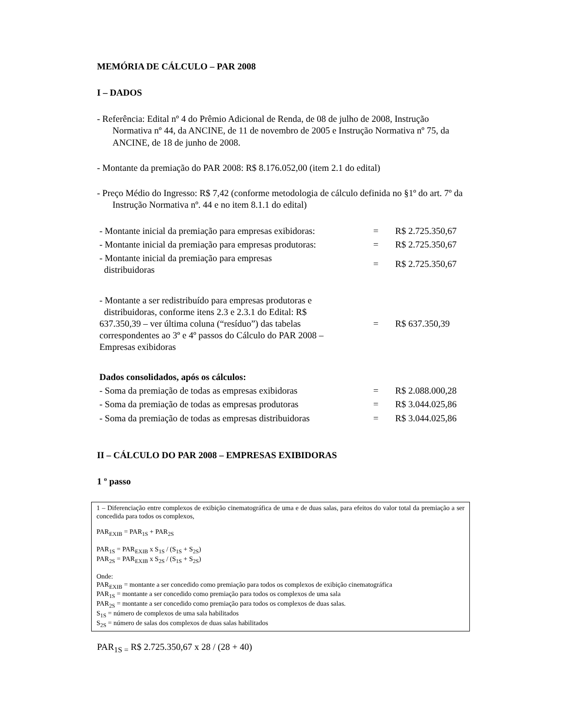MEMÓRIA DE CÁLCULO – PAR 2008
I – DADOS
- Referência: Edital nº 4 do Prêmio Adicional de Renda, de 08 de julho de 2008, Instrução Normativa nº 44, da ANCINE, de 11 de novembro de 2005 e Instrução Normativa nº 75, da ANCINE, de 18 de junho de 2008.
- Montante da premiação do PAR 2008: R$ 8.176.052,00 (item 2.1 do edital)
- Preço Médio do Ingresso: R$ 7,42 (conforme metodologia de cálculo definida no §1º do art. 7º da Instrução Normativa nº. 44 e no item 8.1.1 do edital)
| - Montante inicial da premiação para empresas exibidoras: | = | R$ 2.725.350,67 |
| - Montante inicial da premiação para empresas produtoras: | = | R$ 2.725.350,67 |
| - Montante inicial da premiação para empresas distribuidoras | = | R$ 2.725.350,67 |
| - Montante a ser redistribuído para empresas produtoras e distribuidoras, conforme itens 2.3 e 2.3.1 do Edital: R$ 637.350,39 – ver última coluna (“resíduo”) das tabelas correspondentes ao 3º e 4º passos do Cálculo do PAR 2008 – Empresas exibidoras | = | R$ 637.350,39 |
| Dados consolidados, após os cálculos: | | |
| - Soma da premiação de todas as empresas exibidoras | = | R$ 2.088.000,28 |
| - Soma da premiação de todas as empresas produtoras | = | R$ 3.044.025,86 |
| - Soma da premiação de todas as empresas distribuidoras | = | R$ 3.044.025,86 |
II – CÁLCULO DO PAR 2008 – EMPRESAS EXIBIDORAS
1 º passo
1 – Diferenciação entre complexos de exibição cinematográfica de uma e de duas salas, para efeitos do valor total da premiação a ser concedida para todos os complexos,
PAR<sub>EXIB</sub> = PAR<sub>1S</sub> + PAR<sub>2S</sub>
PAR<sub>1S</sub> = PAR<sub>EXIB</sub> x S<sub>1S</sub> / (S<sub>1S</sub> + S<sub>2S</sub>)
PAR<sub>2S</sub> = PAR<sub>EXIB</sub> x S<sub>2S</sub> / (S<sub>1S</sub> + S<sub>2S</sub>)
Onde:
PAR<sub>EXIB</sub> = montante a ser concedido como premiação para todos os complexos de exibição cinematográfica
PAR<sub>1S</sub> = montante a ser concedido como premiação para todos os complexos de uma sala
PAR<sub>2S</sub> = montante a ser concedido como premiação para todos os complexos de duas salas.
S<sub>1S</sub> = número de complexos de uma sala habilitados
S<sub>2S</sub> = número de salas dos complexos de duas salas habilitados
PAR<sub>1S =</sub> R$ 2.725.350,67 x 28 / (28 + 40)